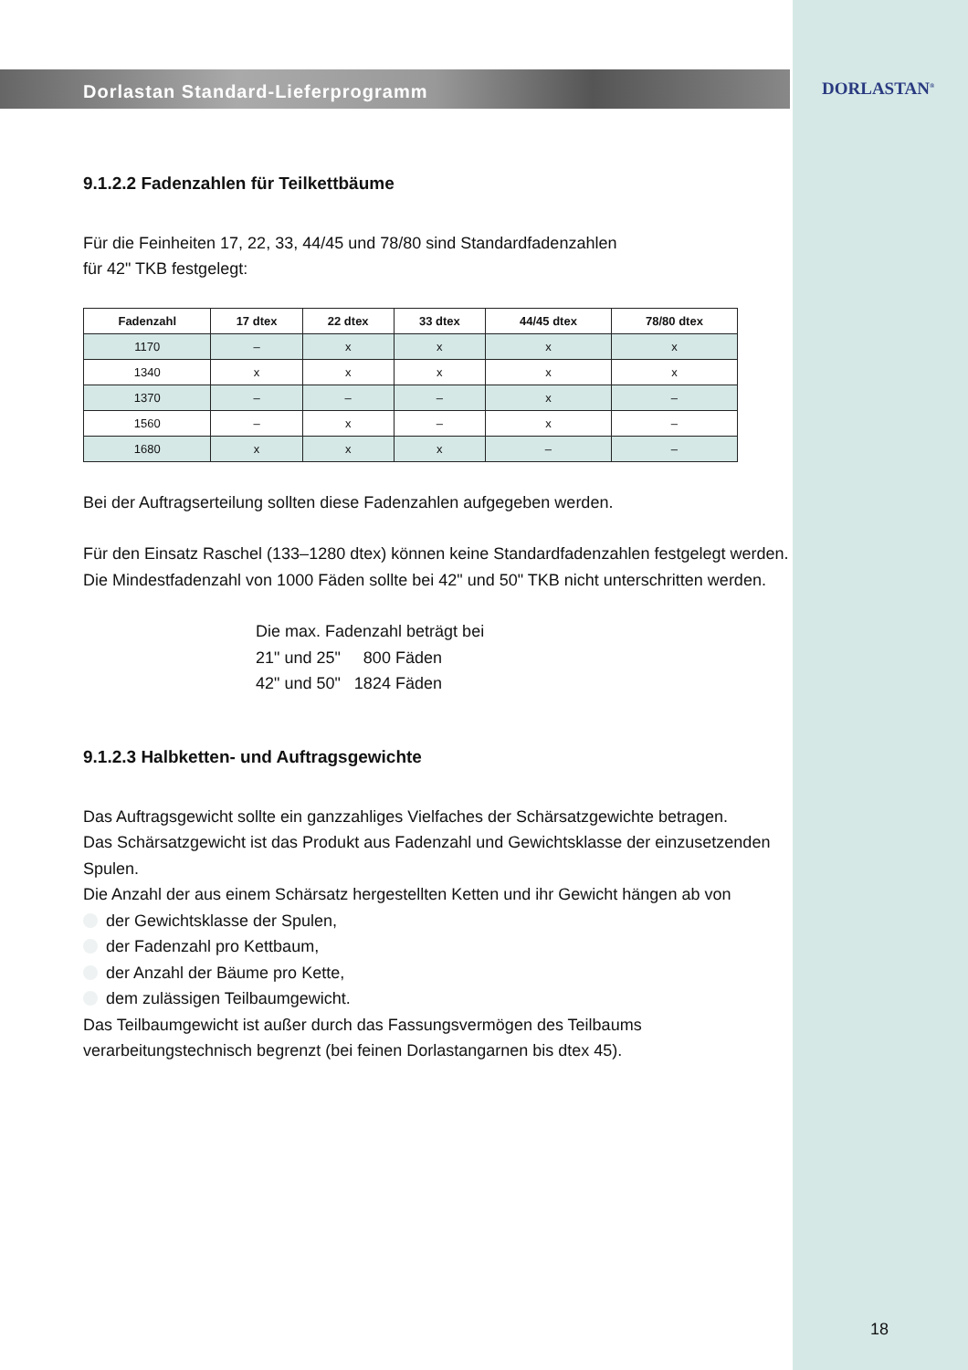DORLASTAN<sup>®</sup>
Dorlastan Standard-Lieferprogramm
9.1.2.2 Fadenzahlen für Teilkettbäume
Für die Feinheiten 17, 22, 33, 44/45 und 78/80 sind Standardfadenzahlen
für 42" TKB festgelegt:
| Fadenzahl | 17 dtex | 22 dtex | 33 dtex | 44/45 dtex | 78/80 dtex |
| --- | --- | --- | --- | --- | --- |
| 1170 | – | x | x | x | x |
| 1340 | x | x | x | x | x |
| 1370 | – | – | – | x | – |
| 1560 | – | x | – | x | – |
| 1680 | x | x | x | – | – |
Bei der Auftragserteilung sollten diese Fadenzahlen aufgegeben werden.
Für den Einsatz Raschel (133–1280 dtex) können keine Standardfadenzahlen festgelegt werden. Die Mindestfadenzahl von 1000 Fäden sollte bei 42" und 50" TKB nicht unterschritten werden.
Die max. Fadenzahl beträgt bei
21" und 25" 800 Fäden
42" und 50" 1824 Fäden
9.1.2.3 Halbketten- und Auftragsgewichte
Das Auftragsgewicht sollte ein ganzzahliges Vielfaches der Schärsatzgewichte betragen.
Das Schärsatzgewicht ist das Produkt aus Fadenzahl und Gewichtsklasse der einzusetzenden Spulen.
Die Anzahl der aus einem Schärsatz hergestellten Ketten und ihr Gewicht hängen ab von
der Gewichtsklasse der Spulen,
der Fadenzahl pro Kettbaum,
der Anzahl der Bäume pro Kette,
dem zulässigen Teilbaumgewicht.
Das Teilbaumgewicht ist außer durch das Fassungsvermögen des Teilbaums verarbeitungstechnisch begrenzt (bei feinen Dorlastangarnen bis dtex 45).
18